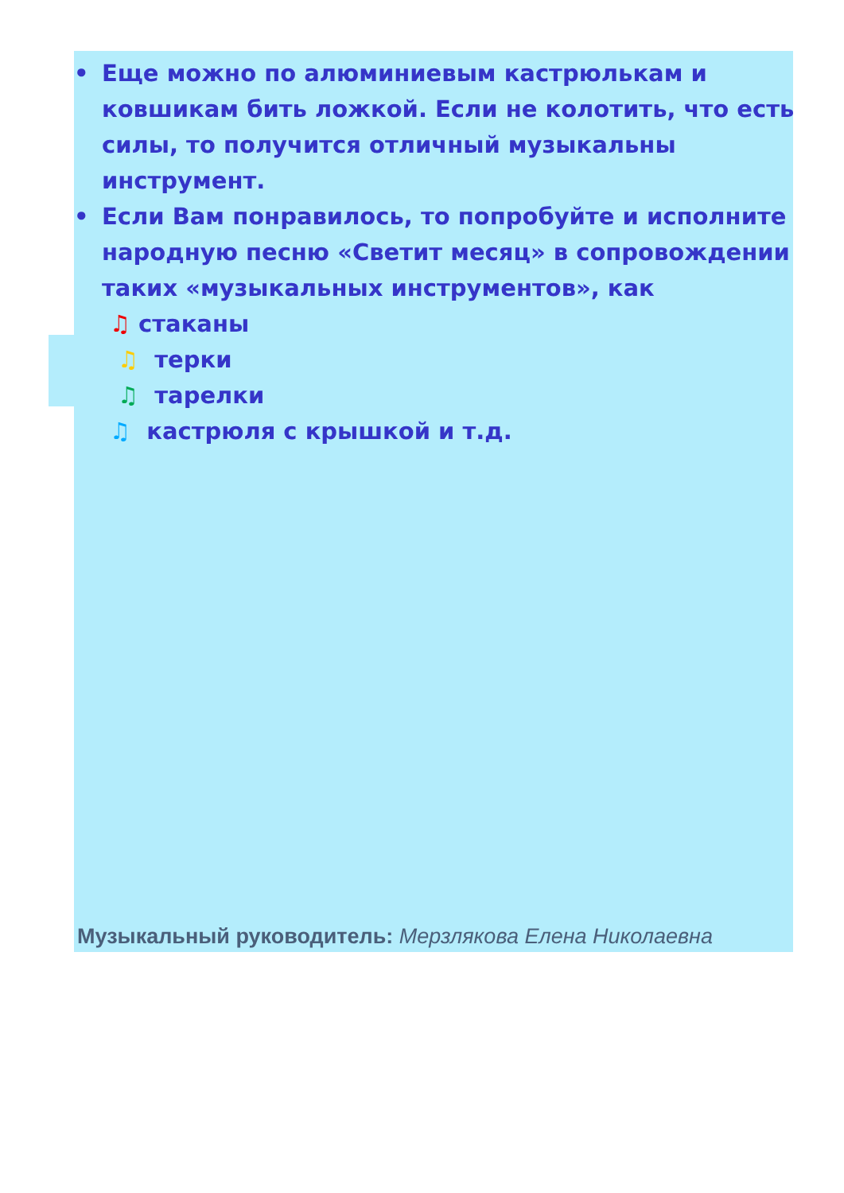• Еще можно по алюминиевым кастрюлькам и ковшикам бить ложкой. Если не колотить, что есть силы, то получится отличный музыкальны инструмент.
• Если Вам понравилось, то попробуйте и исполните народную песню «Светит месяц» в сопровождении таких «музыкальных инструментов», как
♫ стаканы
♫ терки
♫ тарелки
♫ кастрюля с крышкой и т.д.
Музыкальный руководитель: Мерзлякова Елена Николаевна